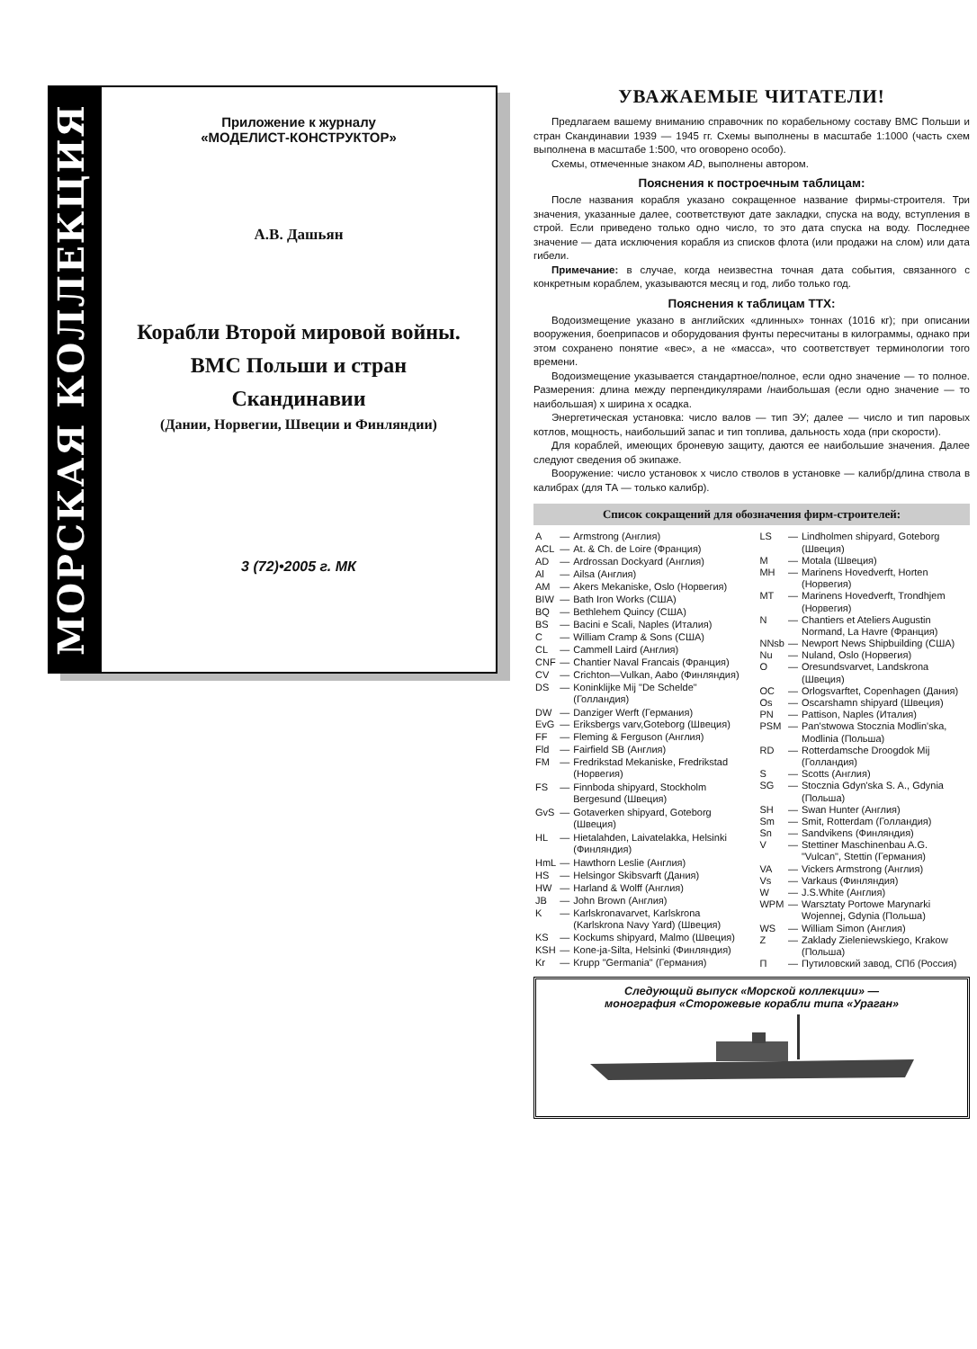МОРСКАЯ КОЛЛЕКЦИЯ
Приложение к журналу
«МОДЕЛИСТ-КОНСТРУКТОР»
А.В. Дашьян
Корабли Второй мировой войны.
ВМС Польши и стран
Скандинавии
(Дании, Норвегии, Швеции и Финляндии)
3 (72)•2005 г. МК
УВАЖАЕМЫЕ ЧИТАТЕЛИ!
Предлагаем вашему вниманию справочник по корабельному составу ВМС Польши и стран Скандинавии 1939 — 1945 гг. Схемы выполнены в масштабе 1:1000 (часть схем выполнена в масштабе 1:500, что оговорено особо).
Схемы, отмеченные знаком АD, выполнены автором.
Пояснения к построечным таблицам:
После названия корабля указано сокращенное название фирмы-строителя. Три значения, указанные далее, соответствуют дате закладки, спуска на воду, вступления в строй. Если приведено только одно число, то это дата спуска на воду. Последнее значение — дата исключения корабля из списков флота (или продажи на слом) или дата гибели.
Примечание: в случае, когда неизвестна точная дата события, связанного с конкретным кораблем, указываются месяц и год, либо только год.
Пояснения к таблицам ТТХ:
Водоизмещение указано в английских «длинных» тоннах (1016 кг); при описании вооружения, боеприпасов и оборудования фунты пересчитаны в килограммы, однако при этом сохранено понятие «вес», а не «масса», что соответствует терминологии того времени.
Водоизмещение указывается стандартное/полное, если одно значение — то полное. Размерения: длина между перпендикулярами /наибольшая (если одно значение — то наибольшая) х ширина х осадка.
Энергетическая установка: число валов — тип ЭУ; далее — число и тип паровых котлов, мощность, наибольший запас и тип топлива, дальность хода (при скорости).
Для кораблей, имеющих броневую защиту, даются ее наибольшие значения. Далее следуют сведения об экипаже.
Вооружение: число установок х число стволов в установке — калибр/длина ствола в калибрах (для ТА — только калибр).
Список сокращений для обозначения фирм-строителей:
| A | — | Armstrong (Англия) |
| ACL | — | At. & Ch. de Loire (Франция) |
| AD | — | Ardrossan Dockyard (Англия) |
| Al | — | Ailsa (Англия) |
| AM | — | Akers Mekaniske, Oslo (Норвегия) |
| BIW | — | Bath Iron Works (США) |
| BQ | — | Bethlehem Quincy (США) |
| BS | — | Bacini e Scali, Naples (Италия) |
| C | — | William Cramp & Sons (США) |
| CL | — | Cammell Laird (Англия) |
| CNF | — | Chantier Naval Francais (Франция) |
| CV | — | Crichton—Vulkan, Aabo (Финляндия) |
| DS | — | Koninklijke Mij "De Schelde" (Голландия) |
| DW | — | Danziger Werft (Германия) |
| EvG | — | Eriksbergs varv,Goteborg (Швеция) |
| FF | — | Fleming & Ferguson (Англия) |
| Fld | — | Fairfield SB (Англия) |
| FM | — | Fredrikstad Mekaniske, Fredrikstad (Норвегия) |
| FS | — | Finnboda shipyard, Stockholm Bergesund (Швеция) |
| GvS | — | Gotaverken shipyard, Goteborg (Швеция) |
| HL | — | Hietalahden, Laivatelakka, Helsinki (Финляндия) |
| HmL | — | Hawthorn Leslie (Англия) |
| HS | — | Helsingor Skibsvarft (Дания) |
| HW | — | Harland & Wolff (Англия) |
| JB | — | John Brown (Англия) |
| K | — | Karlskronavarvet, Karlskrona (Karlskrona Navy Yard) (Швеция) |
| KS | — | Kockums shipyard, Malmo (Швеция) |
| KSH | — | Kone-ja-Silta, Helsinki (Финляндия) |
| Kr | — | Krupp "Germania" (Германия) |
| LS | — | Lindholmen shipyard, Goteborg (Швеция) |
| M | — | Motala (Швеция) |
| MH | — | Marinens Hovedverft, Horten (Норвегия) |
| MT | — | Marinens Hovedverft, Trondhjem (Норвегия) |
| N | — | Chantiers et Ateliers Augustin Normand, La Havre (Франция) |
| NNsb | — | Newport News Shipbuilding (США) |
| Nu | — | Nuland, Oslo (Норвегия) |
| O | — | Oresundsvarvet, Landskrona (Швеция) |
| OC | — | Orlogsvarftet, Copenhagen (Дания) |
| Os | — | Oscarshamn shipyard (Швеция) |
| PN | — | Pattison, Naples (Италия) |
| PSM | — | Pan'stwowa Stocznia Modlin'ska, Modlinia (Польша) |
| RD | — | Rotterdamsche Droogdok Mij (Голландия) |
| S | — | Scotts (Англия) |
| SG | — | Stocznia Gdyn'ska S. A., Gdynia (Польша) |
| SH | — | Swan Hunter (Англия) |
| Sm | — | Smit, Rotterdam (Голландия) |
| Sn | — | Sandvikens (Финляндия) |
| V | — | Stettiner Maschinenbau A.G. "Vulcan", Stettin (Германия) |
| VA | — | Vickers Armstrong (Англия) |
| Vs | — | Varkaus (Финляндия) |
| W | — | J.S.White (Англия) |
| WPM | — | Warsztaty Portowe Marynarki Wojennej, Gdynia (Польша) |
| WS | — | William Simon (Англия) |
| Z | — | Zaklady Zieleniewskiego, Krakow (Польша) |
| П | — | Путиловский завод, СПб (Россия) |
Следующий выпуск «Морской коллекции» —
монография «Сторожевые корабли типа «Ураган»